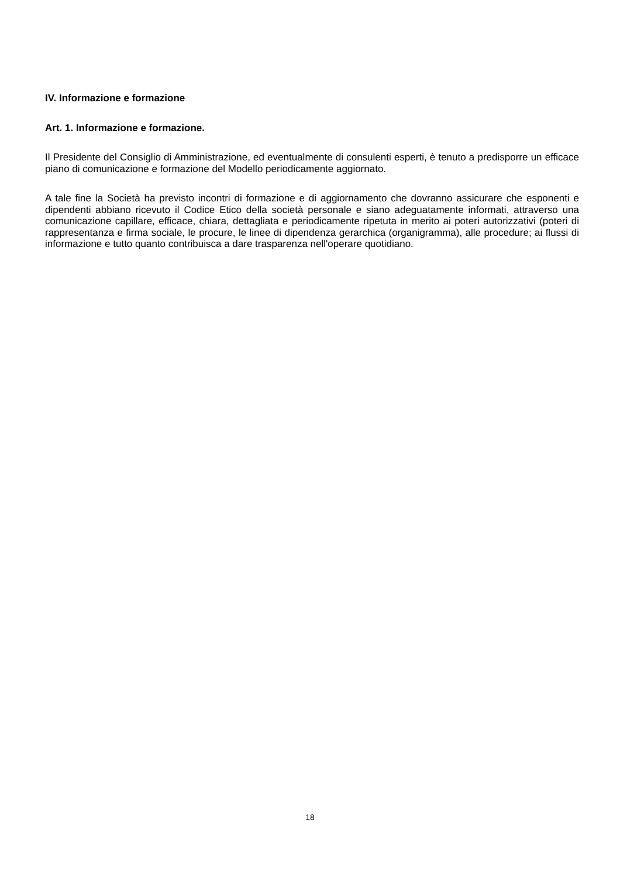IV. Informazione e formazione
Art. 1. Informazione e formazione.
Il Presidente del Consiglio di Amministrazione, ed eventualmente di consulenti esperti, è tenuto a predisporre un efficace piano di comunicazione e formazione del Modello periodicamente aggiornato.
A tale fine la Società ha previsto incontri di formazione e di aggiornamento che dovranno assicurare che esponenti e dipendenti abbiano ricevuto il Codice Etico della società personale e siano adeguatamente informati, attraverso una comunicazione capillare, efficace, chiara, dettagliata e periodicamente ripetuta in merito ai poteri autorizzativi (poteri di rappresentanza e firma sociale, le procure, le linee di dipendenza gerarchica (organigramma), alle procedure; ai flussi di informazione e tutto quanto contribuisca a dare trasparenza nell'operare quotidiano.
18